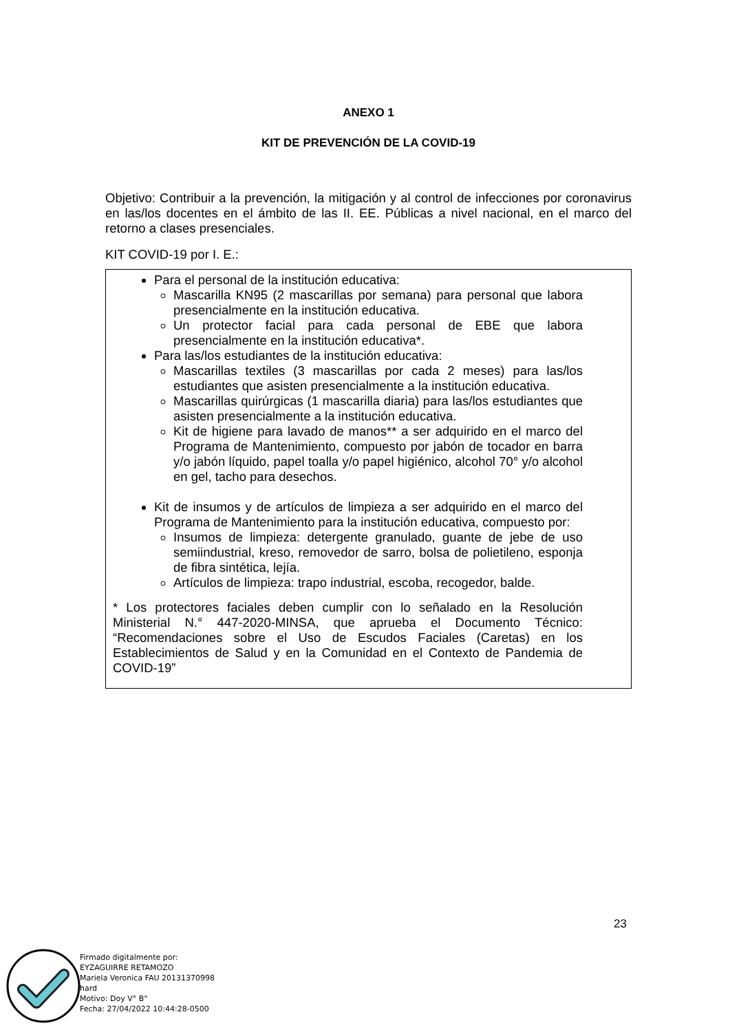ANEXO 1
KIT DE PREVENCIÓN DE LA COVID-19
Objetivo: Contribuir a la prevención, la mitigación y al control de infecciones por coronavirus en las/los docentes en el ámbito de las II. EE. Públicas a nivel nacional, en el marco del retorno a clases presenciales.
KIT COVID-19 por I. E.:
Para el personal de la institución educativa:
Mascarilla KN95 (2 mascarillas por semana) para personal que labora presencialmente en la institución educativa.
Un protector facial para cada personal de EBE que labora presencialmente en la institución educativa*.
Para las/los estudiantes de la institución educativa:
Mascarillas textiles (3 mascarillas por cada 2 meses) para las/los estudiantes que asisten presencialmente a la institución educativa.
Mascarillas quirúrgicas (1 mascarilla diaria) para las/los estudiantes que asisten presencialmente a la institución educativa.
Kit de higiene para lavado de manos** a ser adquirido en el marco del Programa de Mantenimiento, compuesto por jabón de tocador en barra y/o jabón líquido, papel toalla y/o papel higiénico, alcohol 70° y/o alcohol en gel, tacho para desechos.
Kit de insumos y de artículos de limpieza a ser adquirido en el marco del Programa de Mantenimiento para la institución educativa, compuesto por:
Insumos de limpieza: detergente granulado, guante de jebe de uso semiindustrial, kreso, removedor de sarro, bolsa de polietileno, esponja de fibra sintética, lejía.
Artículos de limpieza: trapo industrial, escoba, recogedor, balde.
* Los protectores faciales deben cumplir con lo señalado en la Resolución Ministerial N.° 447-2020-MINSA, que aprueba el Documento Técnico: “Recomendaciones sobre el Uso de Escudos Faciales (Caretas) en los Establecimientos de Salud y en la Comunidad en el Contexto de Pandemia de COVID-19”
23
Firmado digitalmente por:
EYZAGUIRRE RETAMOZO
Mariela Veronica FAU 20131370998
hard
Motivo: Doy V° B°
Fecha: 27/04/2022 10:44:28-0500